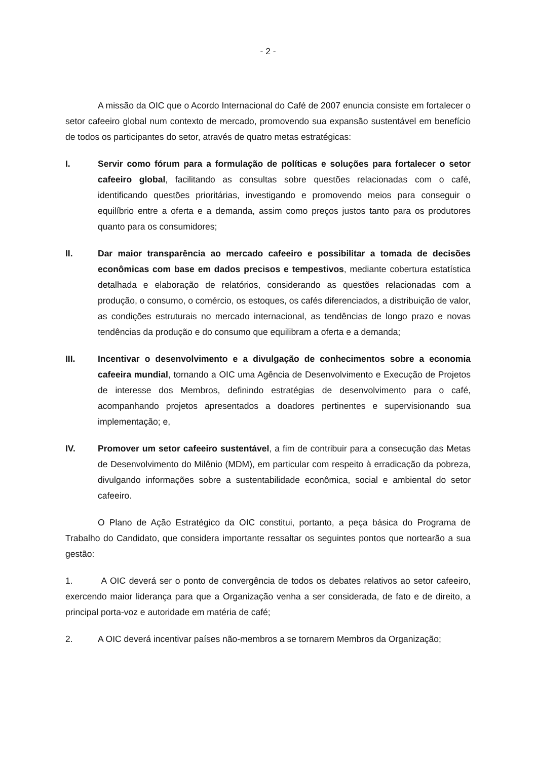- 2 -
A missão da OIC que o Acordo Internacional do Café de 2007 enuncia consiste em fortalecer o setor cafeeiro global num contexto de mercado, promovendo sua expansão sustentável em benefício de todos os participantes do setor, através de quatro metas estratégicas:
I. Servir como fórum para a formulação de políticas e soluções para fortalecer o setor cafeeiro global, facilitando as consultas sobre questões relacionadas com o café, identificando questões prioritárias, investigando e promovendo meios para conseguir o equilíbrio entre a oferta e a demanda, assim como preços justos tanto para os produtores quanto para os consumidores;
II. Dar maior transparência ao mercado cafeeiro e possibilitar a tomada de decisões econômicas com base em dados precisos e tempestivos, mediante cobertura estatística detalhada e elaboração de relatórios, considerando as questões relacionadas com a produção, o consumo, o comércio, os estoques, os cafés diferenciados, a distribuição de valor, as condições estruturais no mercado internacional, as tendências de longo prazo e novas tendências da produção e do consumo que equilibram a oferta e a demanda;
III. Incentivar o desenvolvimento e a divulgação de conhecimentos sobre a economia cafeeira mundial, tornando a OIC uma Agência de Desenvolvimento e Execução de Projetos de interesse dos Membros, definindo estratégias de desenvolvimento para o café, acompanhando projetos apresentados a doadores pertinentes e supervisionando sua implementação; e,
IV. Promover um setor cafeeiro sustentável, a fim de contribuir para a consecução das Metas de Desenvolvimento do Milênio (MDM), em particular com respeito à erradicação da pobreza, divulgando informações sobre a sustentabilidade econômica, social e ambiental do setor cafeeiro.
O Plano de Ação Estratégico da OIC constitui, portanto, a peça básica do Programa de Trabalho do Candidato, que considera importante ressaltar os seguintes pontos que nortearão a sua gestão:
1. A OIC deverá ser o ponto de convergência de todos os debates relativos ao setor cafeeiro, exercendo maior liderança para que a Organização venha a ser considerada, de fato e de direito, a principal porta-voz e autoridade em matéria de café;
2. A OIC deverá incentivar países não-membros a se tornarem Membros da Organização;